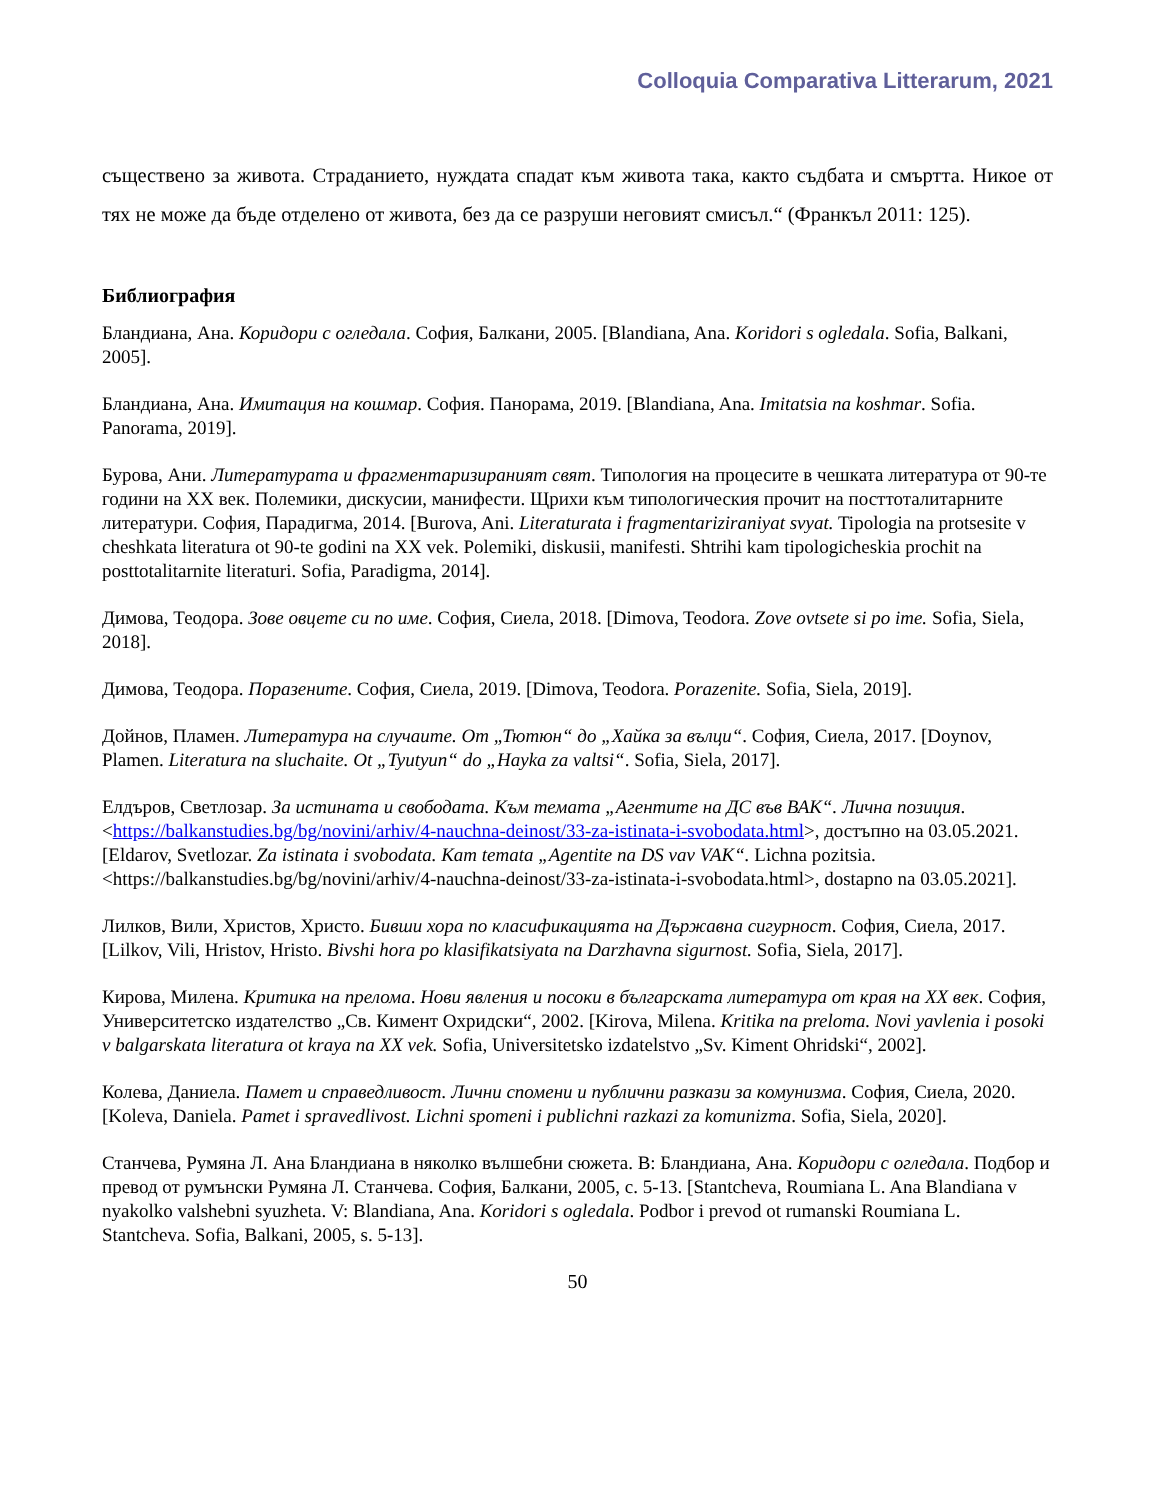Colloquia Comparativa Litterarum, 2021
съществено за живота. Страданието, нуждата спадат към живота така, както съдбата и смъртта. Никое от тях не може да бъде отделено от живота, без да се разруши неговият смисъл.“ (Франкъл 2011: 125).
Библиография
Бландиана, Ана. Коридори с огледала. София, Балкани, 2005. [Blandiana, Ana. Koridori s ogledala. Sofia, Balkani, 2005].
Бландиана, Ана. Имитация на кошмар. София. Панорама, 2019. [Blandiana, Ana. Imitatsia na koshmar. Sofia. Panorama, 2019].
Бурова, Ани. Литературата и фрагментаризираният свят. Типология на процесите в чешката литература от 90-те години на XX век. Полемики, дискусии, манифести. Щрихи към типологическия прочит на посттоталитарните литератури. София, Парадигма, 2014. [Burova, Ani. Literaturata i fragmentariziraniyat svyat. Tipologia na protsesite v cheshkata literatura ot 90-te godini na XX vek. Polemiki, diskusii, manifesti. Shtrihi kam tipologicheskia prochit na posttotalitarnite literaturi. Sofia, Paradigma, 2014].
Димова, Теодора. Зове овцете си по име. София, Сиела, 2018. [Dimova, Teodora. Zove ovtsete si po ime. Sofia, Siela, 2018].
Димова, Теодора. Поразените. София, Сиела, 2019. [Dimova, Teodora. Porazenite. Sofia, Siela, 2019].
Дойнов, Пламен. Литература на случаите. От „Тютюн“ до „Хайка за вълци“. София, Сиела, 2017. [Doynov, Plamen. Literatura na sluchaite. Ot „Tyutyun“ do „Hayka za valtsi“. Sofia, Siela, 2017].
Елдъров, Светлозар. За истината и свободата. Към темата „Агентите на ДС във ВАК“. Лична позиция. <https://balkanstudies.bg/bg/novini/arhiv/4-nauchna-deinost/33-za-istinata-i-svobodata.html>, достъпно на 03.05.2021. [Eldarov, Svetlozar. Za istinata i svobodata. Kam temata „Agentite na DS vav VAK“. Lichna pozitsia. <https://balkanstudies.bg/bg/novini/arhiv/4-nauchna-deinost/33-za-istinata-i-svobodata.html>, dostapno na 03.05.2021].
Лилков, Вили, Христов, Христо. Бивши хора по класификацията на Държавна сигурност. София, Сиела, 2017. [Lilkov, Vili, Hristov, Hristo. Bivshi hora po klasifikatsiyata na Darzhavna sigurnost. Sofia, Siela, 2017].
Кирова, Милена. Критика на прелома. Нови явления и посоки в българската литература от края на XX век. София, Университетско издателство „Св. Кимент Охридски“, 2002. [Kirova, Milena. Kritika na preloma. Novi yavlenia i posoki v balgarskata literatura ot kraya na XX vek. Sofia, Universitetsko izdatelstvo „Sv. Kiment Ohridski“, 2002].
Колева, Даниела. Памет и справедливост. Лични спомени и публични разкази за комунизма. София, Сиела, 2020. [Koleva, Daniela. Pamet i spravedlivost. Lichni spomeni i publichni razkazi za komunizma. Sofia, Siela, 2020].
Станчева, Румяна Л. Ана Бландиана в няколко вълшебни сюжета. В: Бландиана, Ана. Коридори с огледала. Подбор и превод от румънски Румяна Л. Станчева. София, Балкани, 2005, с. 5-13. [Stantcheva, Roumiana L. Ana Blandiana v nyakolko valshebni syuzheta. V: Blandiana, Ana. Koridori s ogledala. Podbor i prevod ot rumanski Roumiana L. Stantcheva. Sofia, Balkani, 2005, s. 5-13].
50